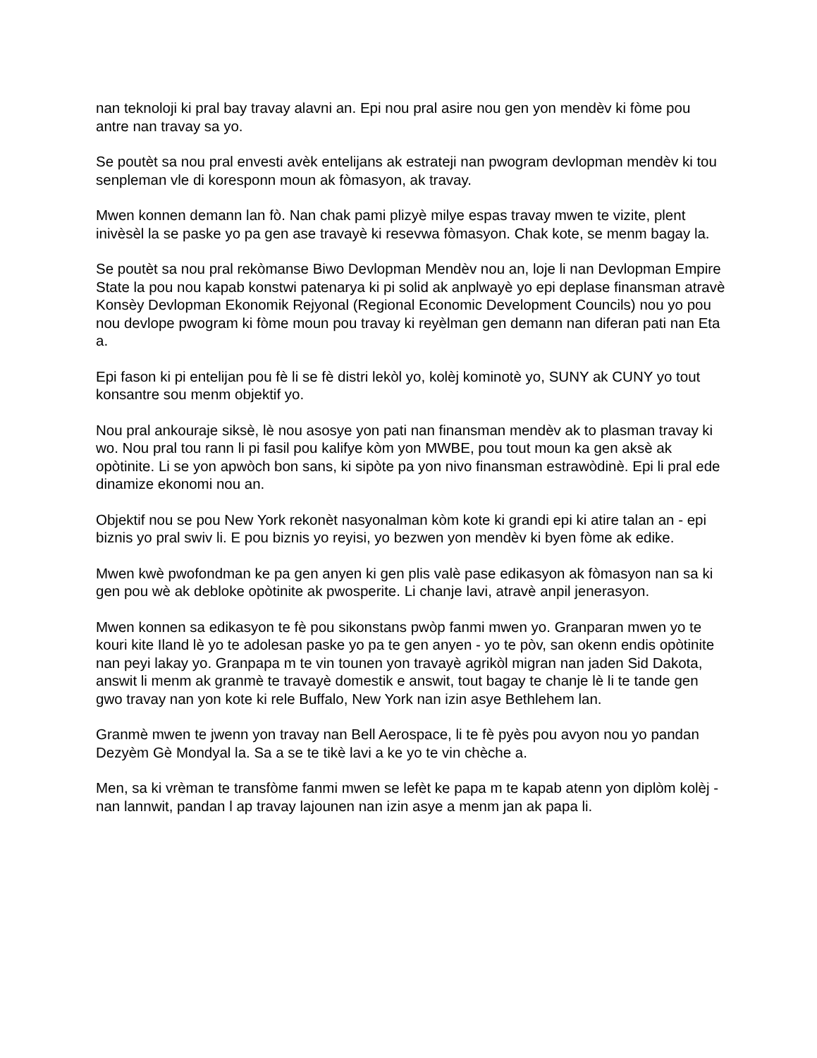nan teknoloji ki pral bay travay alavni an. Epi nou pral asire nou gen yon mendèv ki fòme pou antre nan travay sa yo.
Se poutèt sa nou pral envesti avèk entelijans ak estrateji nan pwogram devlopman mendèv ki tou senpleman vle di koresponn moun ak fòmasyon, ak travay.
Mwen konnen demann lan fò. Nan chak pami plizyè milye espas travay mwen te vizite, plent inivèsèl la se paske yo pa gen ase travayè ki resevwa fòmasyon. Chak kote, se menm bagay la.
Se poutèt sa nou pral rekòmanse Biwo Devlopman Mendèv nou an, loje li nan Devlopman Empire State la pou nou kapab konstwi patenarya ki pi solid ak anplwayè yo epi deplase finansman atravè Konsèy Devlopman Ekonomik Rejyonal (Regional Economic Development Councils) nou yo pou nou devlope pwogram ki fòme moun pou travay ki reyèlman gen demann nan diferan pati nan Eta a.
Epi fason ki pi entelijan pou fè li se fè distri lekòl yo, kolèj kominotè yo, SUNY ak CUNY yo tout konsantre sou menm objektif yo.
Nou pral ankouraje siksè, lè nou asosye yon pati nan finansman mendèv ak to plasman travay ki wo. Nou pral tou rann li pi fasil pou kalifye kòm yon MWBE, pou tout moun ka gen aksè ak opòtinite. Li se yon apwòch bon sans, ki sipòte pa yon nivo finansman estrawòdinè. Epi li pral ede dinamize ekonomi nou an.
Objektif nou se pou New York rekonèt nasyonalman kòm kote ki grandi epi ki atire talan an - epi biznis yo pral swiv li. E pou biznis yo reyisi, yo bezwen yon mendèv ki byen fòme ak edike.
Mwen kwè pwofondman ke pa gen anyen ki gen plis valè pase edikasyon ak fòmasyon nan sa ki gen pou wè ak debloke opòtinite ak pwosperite. Li chanje lavi, atravè anpil jenerasyon.
Mwen konnen sa edikasyon te fè pou sikonstans pwòp fanmi mwen yo. Granparan mwen yo te kouri kite Iland lè yo te adolesan paske yo pa te gen anyen - yo te pòv, san okenn endis opòtinite nan peyi lakay yo. Granpapa m te vin tounen yon travayè agrikòl migran nan jaden Sid Dakota, answit li menm ak granmè te travayè domestik e answit, tout bagay te chanje lè li te tande gen gwo travay nan yon kote ki rele Buffalo, New York nan izin asye Bethlehem lan.
Granmè mwen te jwenn yon travay nan Bell Aerospace, li te fè pyès pou avyon nou yo pandan Dezyèm Gè Mondyal la. Sa a se te tikè lavi a ke yo te vin chèche a.
Men, sa ki vrèman te transfòme fanmi mwen se lefèt ke papa m te kapab atenn yon diplòm kolèj - nan lannwit, pandan l ap travay lajounen nan izin asye a menm jan ak papa li.